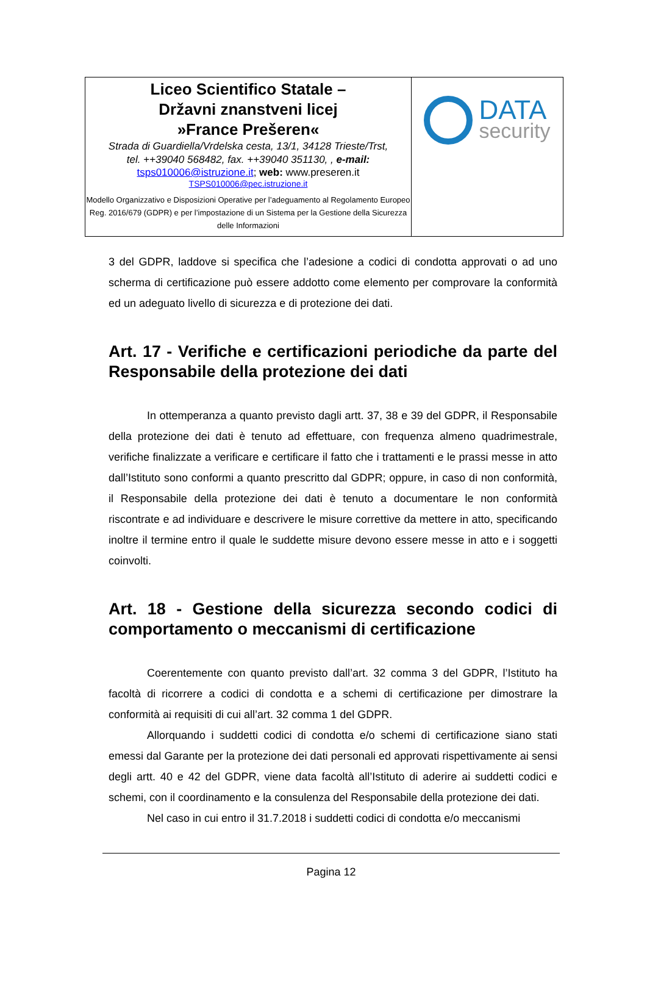| Liceo Scientifico Statale – Državni znanstveni licej »France Prešeren« Strada di Guardiella/Vrdelska cesta, 13/1, 34128 Trieste/Trst, tel. ++39040 568482, fax. ++39040 351130, , e-mail: tsps010006@istruzione.it ; web: www.preseren.it TSPS010006@pec.istruzione.it Modello Organizzativo e Disposizioni Operative per l’adeguamento al Regolamento Europeo Reg. 2016/679 (GDPR) e per l’impostazione di un Sistema per la Gestione della Sicurezza delle Informazioni | DATA security |
3 del GDPR, laddove si specifica che l’adesione a codici di condotta approvati o ad uno scherma di certificazione può essere addotto come elemento per comprovare la conformità ed un adeguato livello di sicurezza e di protezione dei dati.
Art. 17 - Verifiche e certificazioni periodiche da parte del Responsabile della protezione dei dati
In ottemperanza a quanto previsto dagli artt. 37, 38 e 39 del GDPR, il Responsabile della protezione dei dati è tenuto ad effettuare, con frequenza almeno quadrimestrale, verifiche finalizzate a verificare e certificare il fatto che i trattamenti e le prassi messe in atto dall’Istituto sono conformi a quanto prescritto dal GDPR; oppure, in caso di non conformità, il Responsabile della protezione dei dati è tenuto a documentare le non conformità riscontrate e ad individuare e descrivere le misure correttive da mettere in atto, specificando inoltre il termine entro il quale le suddette misure devono essere messe in atto e i soggetti coinvolti.
Art. 18 - Gestione della sicurezza secondo codici di comportamento o meccanismi di certificazione
Coerentemente con quanto previsto dall’art. 32 comma 3 del GDPR, l’Istituto ha facoltà di ricorrere a codici di condotta e a schemi di certificazione per dimostrare la conformità ai requisiti di cui all’art. 32 comma 1 del GDPR.
Allorquando i suddetti codici di condotta e/o schemi di certificazione siano stati emessi dal Garante per la protezione dei dati personali ed approvati rispettivamente ai sensi degli artt. 40 e 42 del GDPR, viene data facoltà all’Istituto di aderire ai suddetti codici e schemi, con il coordinamento e la consulenza del Responsabile della protezione dei dati.
Nel caso in cui entro il 31.7.2018 i suddetti codici di condotta e/o meccanismi
Pagina 12